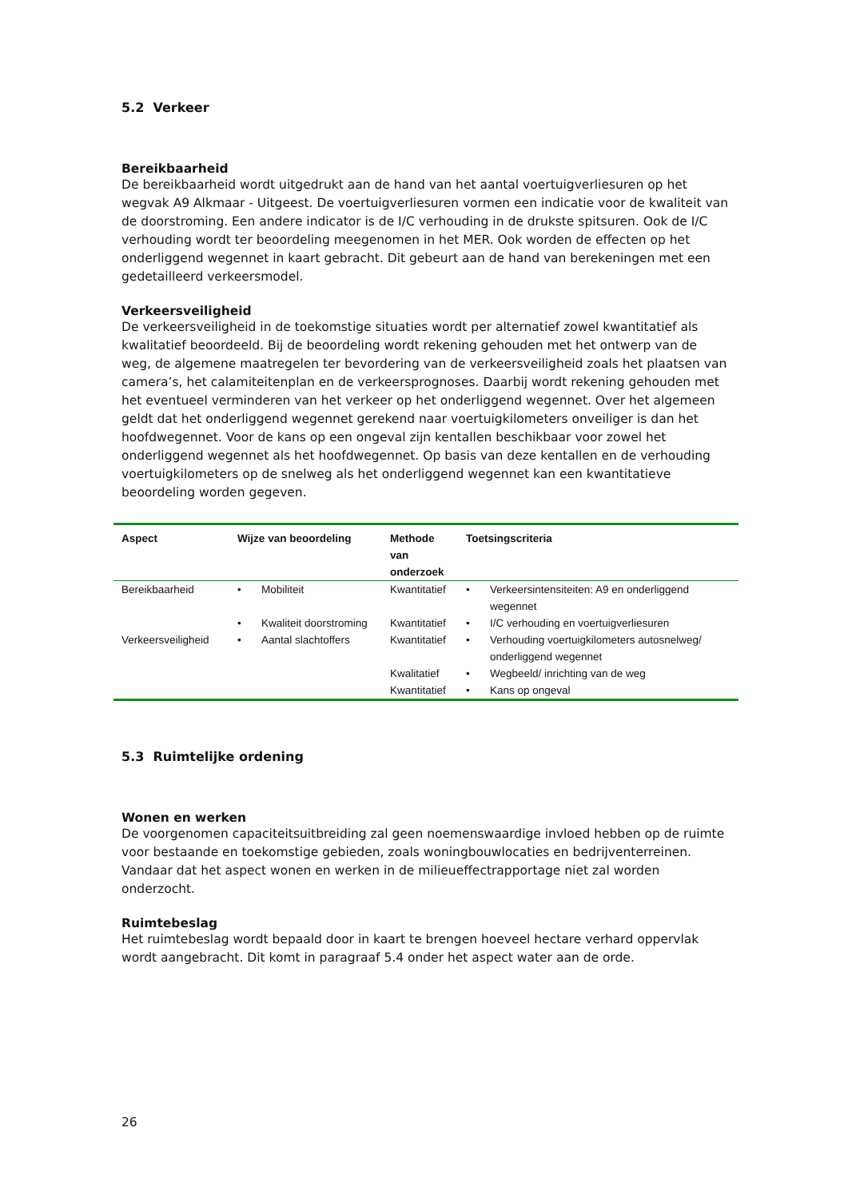5.2 Verkeer
Bereikbaarheid
De bereikbaarheid wordt uitgedrukt aan de hand van het aantal voertuigverliesuren op het wegvak A9 Alkmaar - Uitgeest. De voertuigverliesuren vormen een indicatie voor de kwaliteit van de doorstroming. Een andere indicator is de I/C verhouding in de drukste spitsuren. Ook de I/C verhouding wordt ter beoordeling meegenomen in het MER. Ook worden de effecten op het onderliggend wegennet in kaart gebracht. Dit gebeurt aan de hand van berekeningen met een gedetailleerd verkeersmodel.
Verkeersveiligheid
De verkeersveiligheid in de toekomstige situaties wordt per alternatief zowel kwantitatief als kwalitatief beoordeeld. Bij de beoordeling wordt rekening gehouden met het ontwerp van de weg, de algemene maatregelen ter bevordering van de verkeersveiligheid zoals het plaatsen van camera’s, het calamiteitenplan en de verkeersprognoses. Daarbij wordt rekening gehouden met het eventueel verminderen van het verkeer op het onderliggend wegennet. Over het algemeen geldt dat het onderliggend wegennet gerekend naar voertuigkilometers onveiliger is dan het hoofdwegennet. Voor de kans op een ongeval zijn kentallen beschikbaar voor zowel het onderliggend wegennet als het hoofdwegennet. Op basis van deze kentallen en de verhouding voertuigkilometers op de snelweg als het onderliggend wegennet kan een kwantitatieve beoordeling worden gegeven.
| Aspect | Wijze van beoordeling | | Methode van onderzoek | Toetsingscriteria | |
| --- | --- | --- | --- | --- | --- |
| Bereikbaarheid | • | Mobiliteit | Kwantitatief | • | Verkeersintensiteiten: A9 en onderliggend wegennet |
| | • | Kwaliteit doorstroming | Kwantitatief | • | I/C verhouding en voertuigverliesuren |
| Verkeersveiligheid | • | Aantal slachtoffers | Kwantitatief | • | Verhouding voertuigkilometers autosnelweg/ onderliggend wegennet |
| | | | Kwalitatief | • | Wegbeeld/ inrichting van de weg |
| | | | Kwantitatief | • | Kans op ongeval |
5.3 Ruimtelijke ordening
Wonen en werken
De voorgenomen capaciteitsuitbreiding zal geen noemenswaardige invloed hebben op de ruimte voor bestaande en toekomstige gebieden, zoals woningbouwlocaties en bedrijventerreinen. Vandaar dat het aspect wonen en werken in de milieueffectrapportage niet zal worden onderzocht.
Ruimtebeslag
Het ruimtebeslag wordt bepaald door in kaart te brengen hoeveel hectare verhard oppervlak wordt aangebracht. Dit komt in paragraaf 5.4 onder het aspect water aan de orde.
26